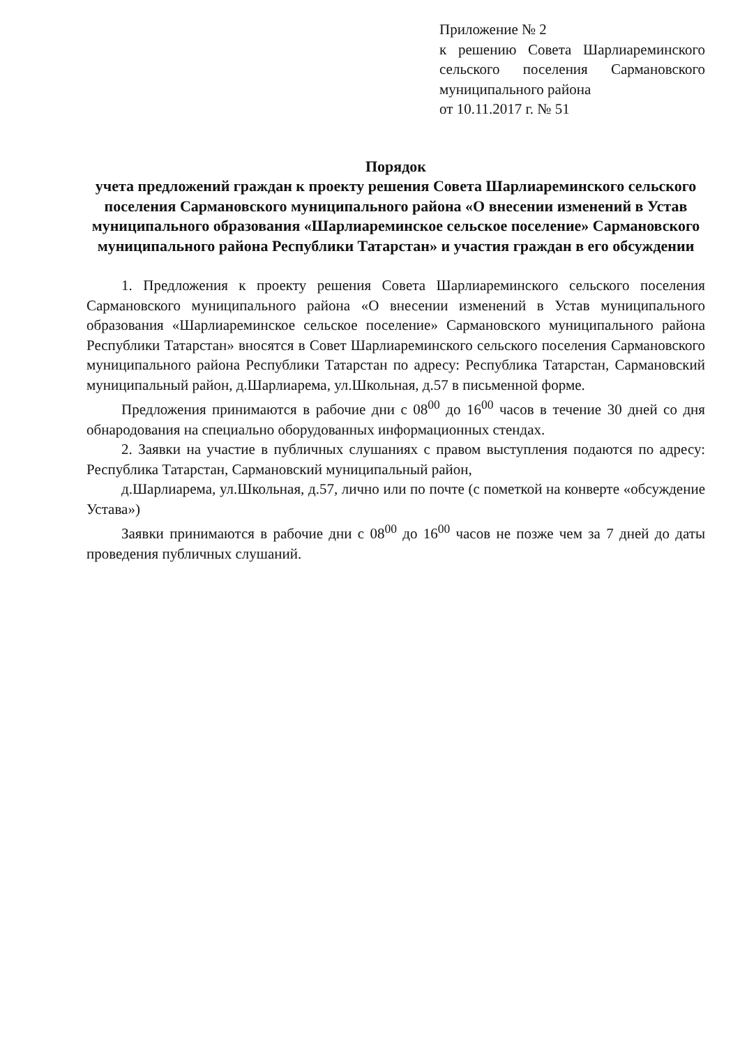Приложение № 2
к решению Совета Шарлиареминского сельского поселения Сармановского муниципального района
от 10.11.2017 г. № 51
Порядок
учета предложений граждан к проекту решения Совета Шарлиареминского сельского поселения Сармановского муниципального района «О внесении изменений в Устав муниципального образования «Шарлиареминское сельское поселение» Сармановского муниципального района Республики Татарстан» и участия граждан в его обсуждении
1. Предложения к проекту решения Совета Шарлиареминского сельского поселения Сармановского муниципального района «О внесении изменений в Устав муниципального образования «Шарлиареминское сельское поселение» Сармановского муниципального района Республики Татарстан» вносятся в Совет Шарлиареминского сельского поселения Сармановского муниципального района Республики Татарстан по адресу: Республика Татарстан, Сармановский муниципальный район, д.Шарлиарема, ул.Школьная, д.57 в письменной форме.
Предложения принимаются в рабочие дни с 08<sup>00</sup> до 16<sup>00</sup> часов в течение 30 дней со дня обнародования на специально оборудованных информационных стендах.
2. Заявки на участие в публичных слушаниях с правом выступления подаются по адресу: Республика Татарстан, Сармановский муниципальный район,
д.Шарлиарема, ул.Школьная, д.57, лично или по почте (с пометкой на конверте «обсуждение Устава»)
Заявки принимаются в рабочие дни с 08<sup>00</sup> до 16<sup>00</sup> часов не позже чем за 7 дней до даты проведения публичных слушаний.